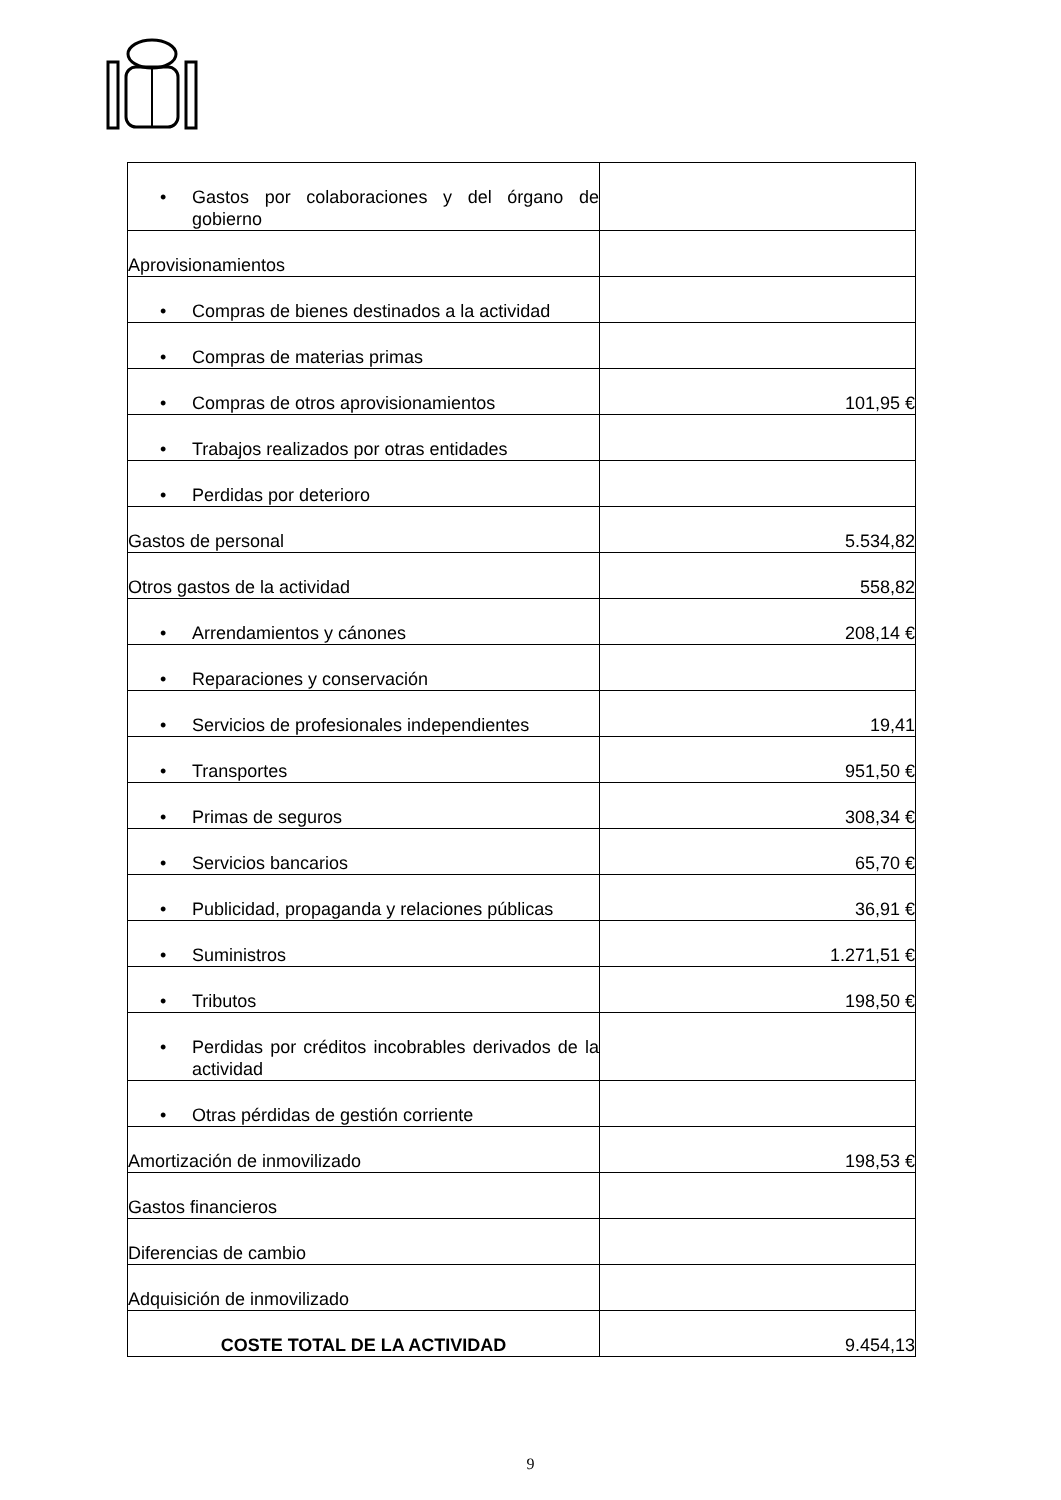| • Gastos por colaboraciones y del órgano de gobierno | |
| Aprovisionamientos | |
| • Compras de bienes destinados a la actividad | |
| • Compras de materias primas | |
| • Compras de otros aprovisionamientos | 101,95 € |
| • Trabajos realizados por otras entidades | |
| • Perdidas por deterioro | |
| Gastos de personal | 5.534,82 |
| Otros gastos de la actividad | 558,82 |
| • Arrendamientos y cánones | 208,14 € |
| • Reparaciones y conservación | |
| • Servicios de profesionales independientes | 19,41 |
| • Transportes | 951,50 € |
| • Primas de seguros | 308,34 € |
| • Servicios bancarios | 65,70 € |
| • Publicidad, propaganda y relaciones públicas | 36,91 € |
| • Suministros | 1.271,51 € |
| • Tributos | 198,50 € |
| • Perdidas por créditos incobrables derivados de la actividad | |
| • Otras pérdidas de gestión corriente | |
| Amortización de inmovilizado | 198,53 € |
| Gastos financieros | |
| Diferencias de cambio | |
| Adquisición de inmovilizado | |
| COSTE TOTAL DE LA ACTIVIDAD | 9.454,13 |
9